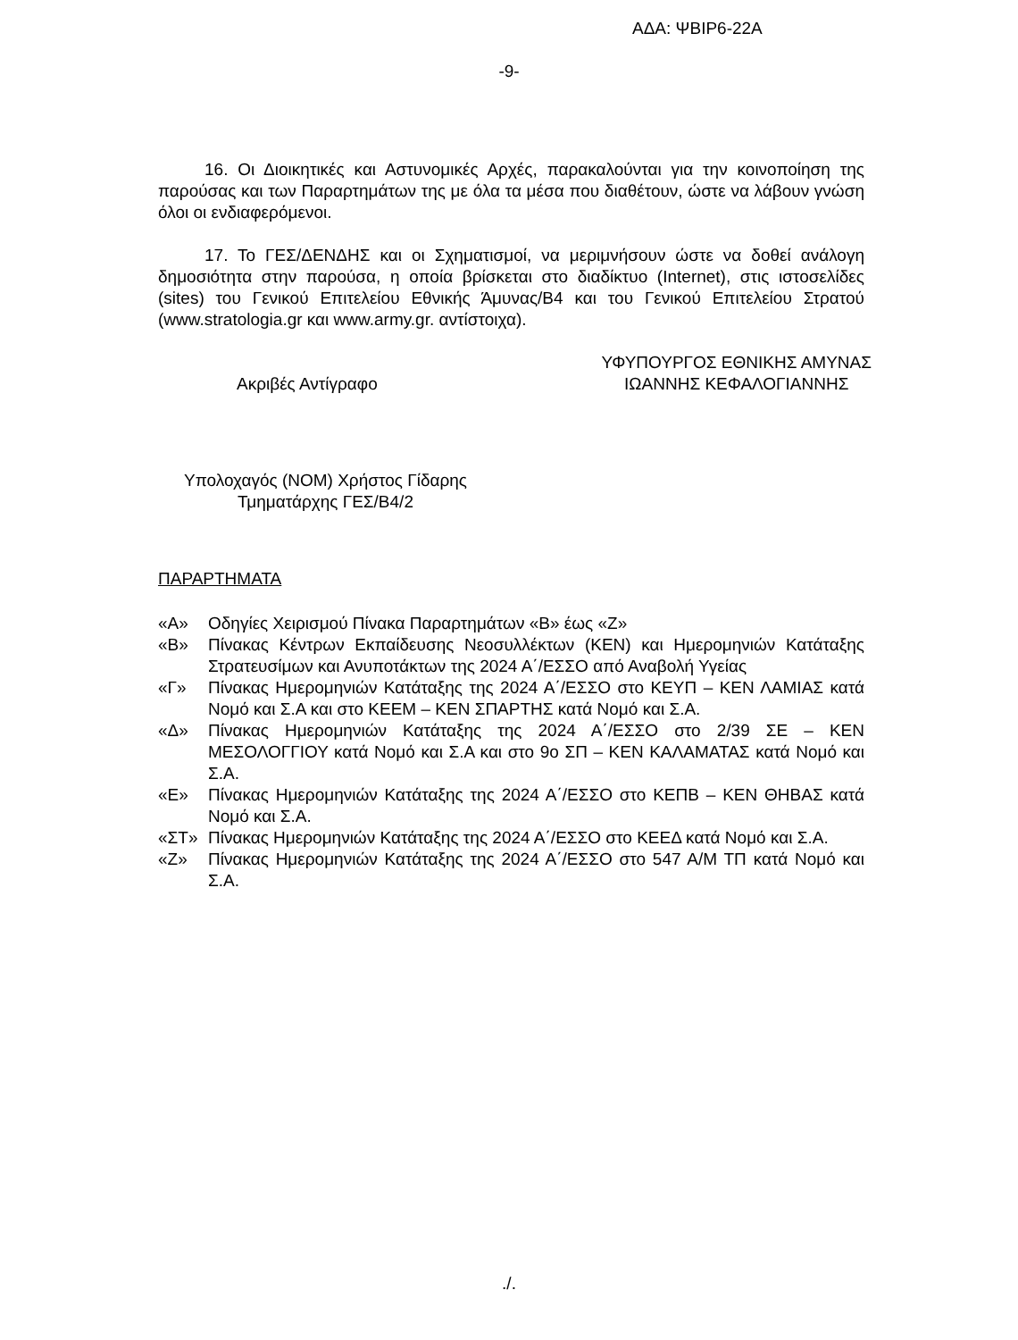ΑΔΑ: ΨΒΙΡ6-22Α
-9-
16. Οι Διοικητικές και Αστυνομικές Αρχές, παρακαλούνται για την κοινοποίηση της παρούσας και των Παραρτημάτων της με όλα τα μέσα που διαθέτουν, ώστε να λάβουν γνώση όλοι οι ενδιαφερόμενοι.
17. Το ΓΕΣ/ΔΕΝΔΗΣ και οι Σχηματισμοί, να μεριμνήσουν ώστε να δοθεί ανάλογη δημοσιότητα στην παρούσα, η οποία βρίσκεται στο διαδίκτυο (Internet), στις ιστοσελίδες (sites) του Γενικού Επιτελείου Εθνικής Άμυνας/Β4 και του Γενικού Επιτελείου Στρατού (www.stratologia.gr και www.army.gr. αντίστοιχα).
Ακριβές Αντίγραφο
ΥΦΥΠΟΥΡΓΟΣ ΕΘΝΙΚΗΣ ΑΜΥΝΑΣ
ΙΩΑΝΝΗΣ ΚΕΦΑΛΟΓΙΑΝΝΗΣ
Υπολοχαγός (ΝΟΜ) Χρήστος Γίδαρης
Τμηματάρχης ΓΕΣ/Β4/2
ΠΑΡΑΡΤΗΜΑΤΑ
«Α» Οδηγίες Χειρισμού Πίνακα Παραρτημάτων «Β» έως «Ζ»
«Β» Πίνακας Κέντρων Εκπαίδευσης Νεοσυλλέκτων (ΚΕΝ) και Ημερομηνιών Κατάταξης Στρατευσίμων και Ανυποτάκτων της 2024 Α΄/ΕΣΣΟ από Αναβολή Υγείας
«Γ» Πίνακας Ημερομηνιών Κατάταξης της 2024 Α΄/ΕΣΣΟ στο ΚΕΥΠ – ΚΕΝ ΛΑΜΙΑΣ κατά Νομό και Σ.Α και στο ΚΕΕΜ – ΚΕΝ ΣΠΑΡΤΗΣ κατά Νομό και Σ.Α.
«Δ» Πίνακας Ημερομηνιών Κατάταξης της 2024 Α΄/ΕΣΣΟ στο 2/39 ΣΕ – ΚΕΝ ΜΕΣΟΛΟΓΓΙΟΥ κατά Νομό και Σ.Α και στο 9ο ΣΠ – ΚΕΝ ΚΑΛΑΜΑΤΑΣ κατά Νομό και Σ.Α.
«Ε» Πίνακας Ημερομηνιών Κατάταξης της 2024 Α΄/ΕΣΣΟ στο ΚΕΠΒ – ΚΕΝ ΘΗΒΑΣ κατά Νομό και Σ.Α.
«ΣΤ» Πίνακας Ημερομηνιών Κατάταξης της 2024 Α΄/ΕΣΣΟ στο ΚΕΕΔ κατά Νομό και Σ.Α.
«Ζ» Πίνακας Ημερομηνιών Κατάταξης της 2024 Α΄/ΕΣΣΟ στο 547 Α/Μ ΤΠ κατά Νομό και Σ.Α.
./.